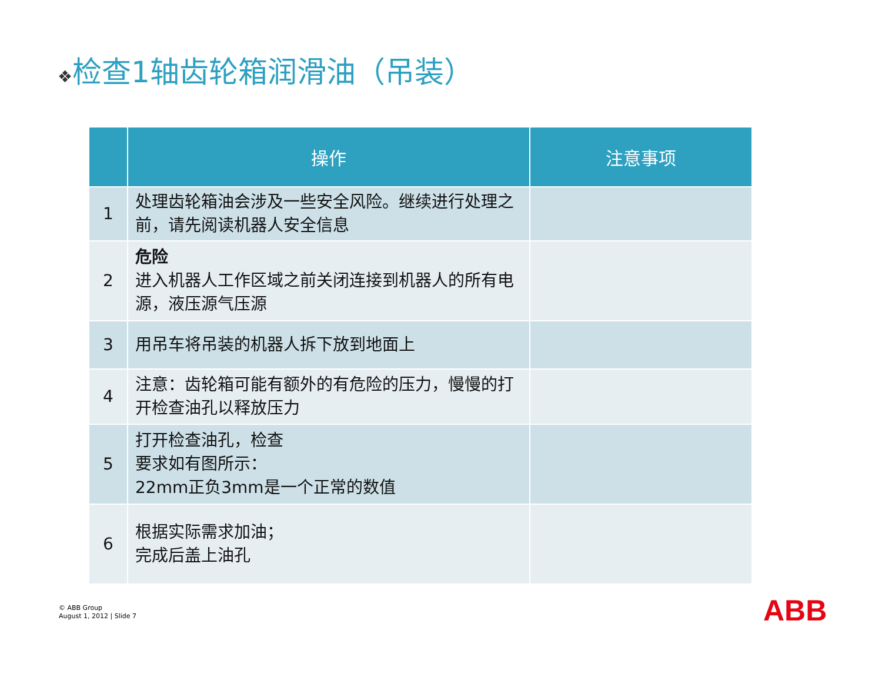❖检查1轴齿轮箱润滑油（吊装）
| | 操作 | 注意事项 |
| --- | --- | --- |
| 1 | 处理齿轮箱油会涉及一些安全风险。继续进行处理之前，请先阅读机器人安全信息 | |
| 2 | 危险 进入机器人工作区域之前关闭连接到机器人的所有电源，液压源气压源 | |
| 3 | 用吊车将吊装的机器人拆下放到地面上 | |
| 4 | 注意：齿轮箱可能有额外的有危险的压力，慢慢的打开检查油孔以释放压力 | |
| 5 | 打开检查油孔，检查 要求如有图所示： 22mm正负3mm是一个正常的数值 | |
| 6 | 根据实际需求加油； 完成后盖上油孔 | |
© ABB Group
August 1, 2012 | Slide 7
ABB